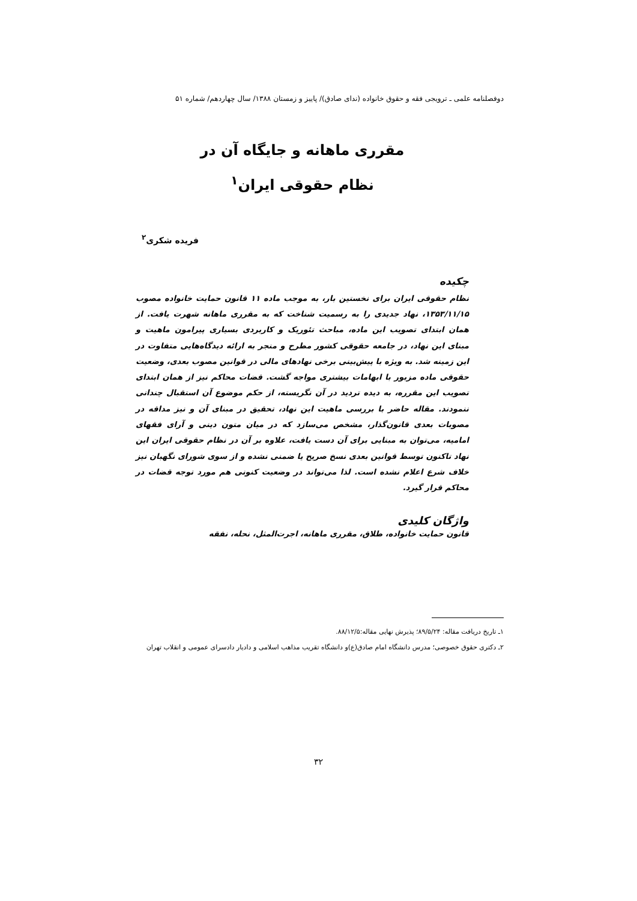دوفصلنامه علمی ـ ترویجی فقه و حقوق خانواده (ندای صادق)/ پاییز و زمستان ۱۳۸۸/ سال چهاردهم/ شماره ۵۱
مقرری ماهانه و جایگاه آن در
نظام حقوقی ایران<sup>۱</sup>
فریده شکری<sup>۲</sup>
چکیده
نظام حقوقی ایران برای نخستین بار، به موجب ماده ۱۱ قانون حمایت خانواده مصوب ۱۳۵۳/۱۱/۱۵، نهاد جدیدی را به رسمیت شناخت که به مقرری ماهانه شهرت یافت. از همان ابتدای تصویب این ماده، مباحث تئوریک و کاربردی بسیاری پیرامون ماهیت و مبنای این نهاد، در جامعه حقوقی کشور مطرح و منجر به ارائه دیدگاه‌هایی متفاوت در این زمینه شد. به ویژه با پیش‌بینی برخی نهادهای مالی در قوانین مصوب بعدی، وضعیت حقوقی ماده مزبور با ابهامات بیشتری مواجه گشت. قضات محاکم نیز از همان ابتدای تصویب این مقرره، به دیده تردید در آن نگریسته، از حکم موضوع آن استقبال چندانی ننمودند. مقاله حاضر با بررسی ماهیت این نهاد، تحقیق در مبنای آن و نیز مداقه در مصوبات بعدی قانون‌گذار، مشخص می‌سازد که در میان متون دینی و آرای فقهای امامیه، می‌توان به مبنایی برای آن دست یافت، علاوه بر آن در نظام حقوقی ایران این نهاد تاکنون توسط قوانین بعدی نسخ صریح یا ضمنی نشده و از سوی شورای نگهبان نیز خلاف شرع اعلام نشده است. لذا می‌تواند در وضعیت کنونی هم مورد توجه قضات در محاکم قرار گیرد.
واژگان کلیدی
قانون حمایت خانواده، طلاق، مقرری ماهانه، اجرت‌المثل، نحله، نفقه
۱ـ تاریخ دریافت مقاله: ۸۹/۵/۲۴؛ پذیرش نهایی مقاله:۸۸/۱۲/۵.
۲ـ دکتری حقوق خصوصی؛ مدرس دانشگاه امام صادق(ع)و دانشگاه تقریب مذاهب اسلامی و دادیار دادسرای عمومی و انقلاب تهران
۳۲